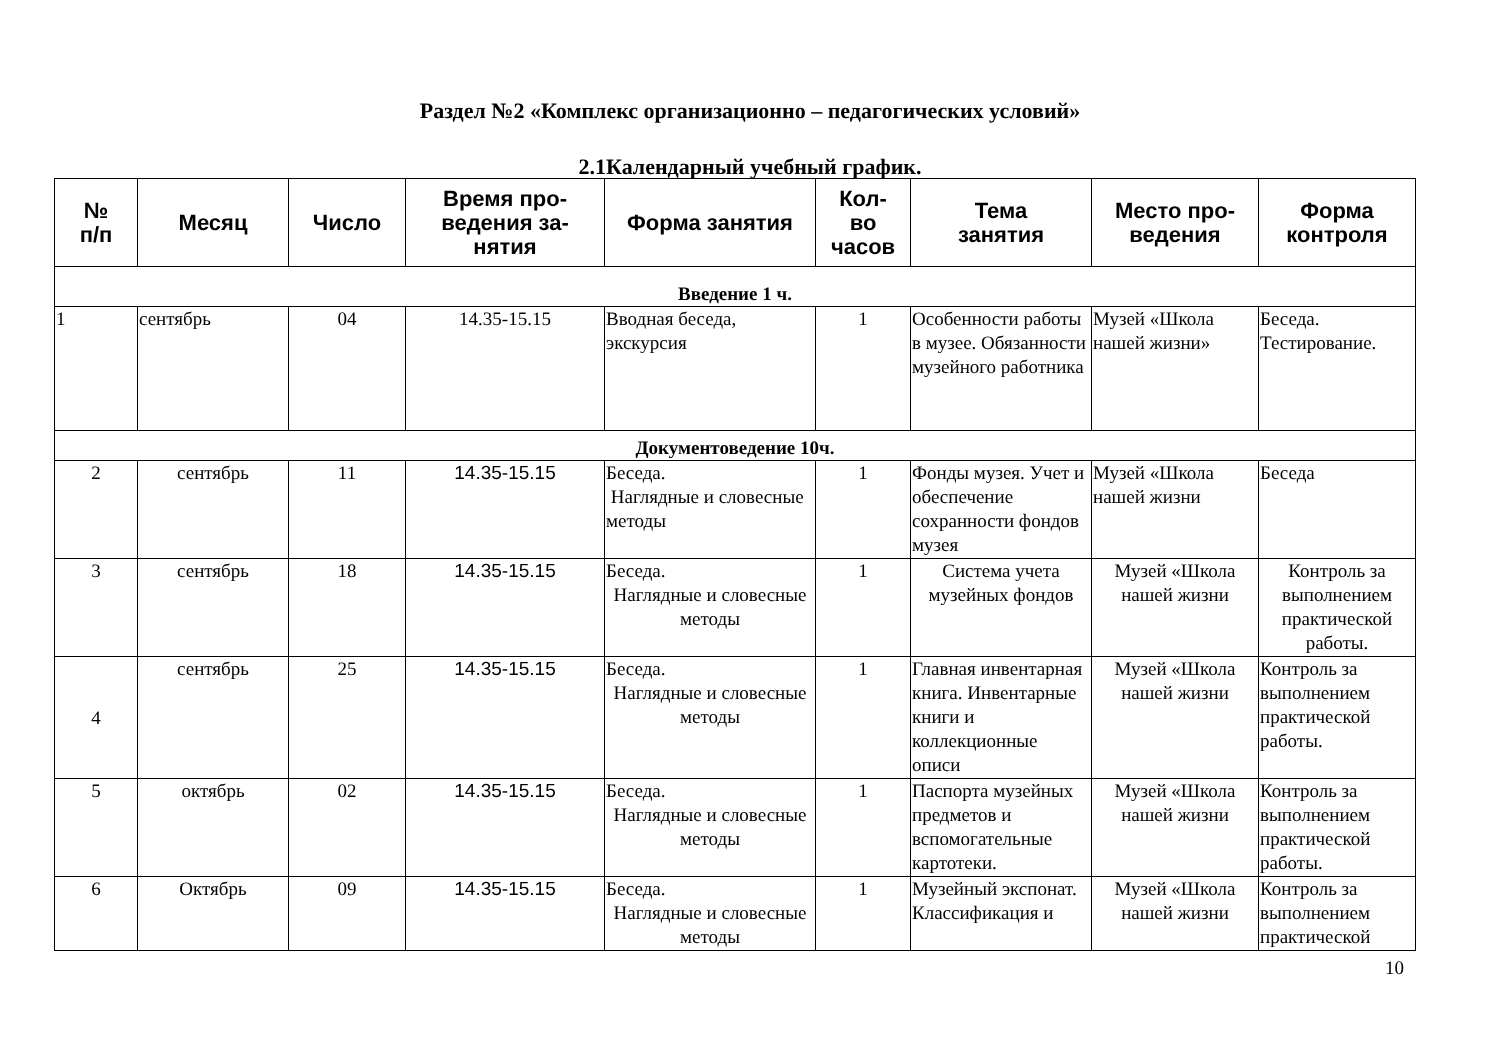Раздел №2 «Комплекс организационно – педагогических условий»
2.1Календарный учебный график.
| № п/п | Месяц | Число | Время про- ведения за- нятия | Форма занятия | Кол- во часов | Тема занятия | Место про- ведения | Форма контроля |
| --- | --- | --- | --- | --- | --- | --- | --- | --- |
| Введение 1 ч. | | | | | | | | |
| 1 | сентябрь | 04 | 14.35-15.15 | Вводная беседа, экскурсия | 1 | Особенности работы в музее. Обязанности музейного работника | Музей «Школа нашей жизни» | Беседа. Тестирование. |
| Документоведение 10ч. | | | | | | | | |
| 2 | сентябрь | 11 | 14.35-15.15 | Беседа. Наглядные и словесные методы | 1 | Фонды музея. Учет и обеспечение сохранности фондов музея | Музей «Школа нашей жизни | Беседа |
| 3 | сентябрь | 18 | 14.35-15.15 | Беседа. Наглядные и словесные методы | 1 | Система учета музейных фондов | Музей «Школа нашей жизни | Контроль за выполнением практической работы. |
| 4 | сентябрь | 25 | 14.35-15.15 | Беседа. Наглядные и словесные методы | 1 | Главная инвентарная книга. Инвентарные книги и коллекционные описи | Музей «Школа нашей жизни | Контроль за выполнением практической работы. |
| 5 | октябрь | 02 | 14.35-15.15 | Беседа. Наглядные и словесные методы | 1 | Паспорта музейных предметов и вспомогательные картотеки. | Музей «Школа нашей жизни | Контроль за выполнением практической работы. |
| 6 | Октябрь | 09 | 14.35-15.15 | Беседа. Наглядные и словесные методы | 1 | Музейный экспонат. Классификация и | Музей «Школа нашей жизни | Контроль за выполнением практической |
10